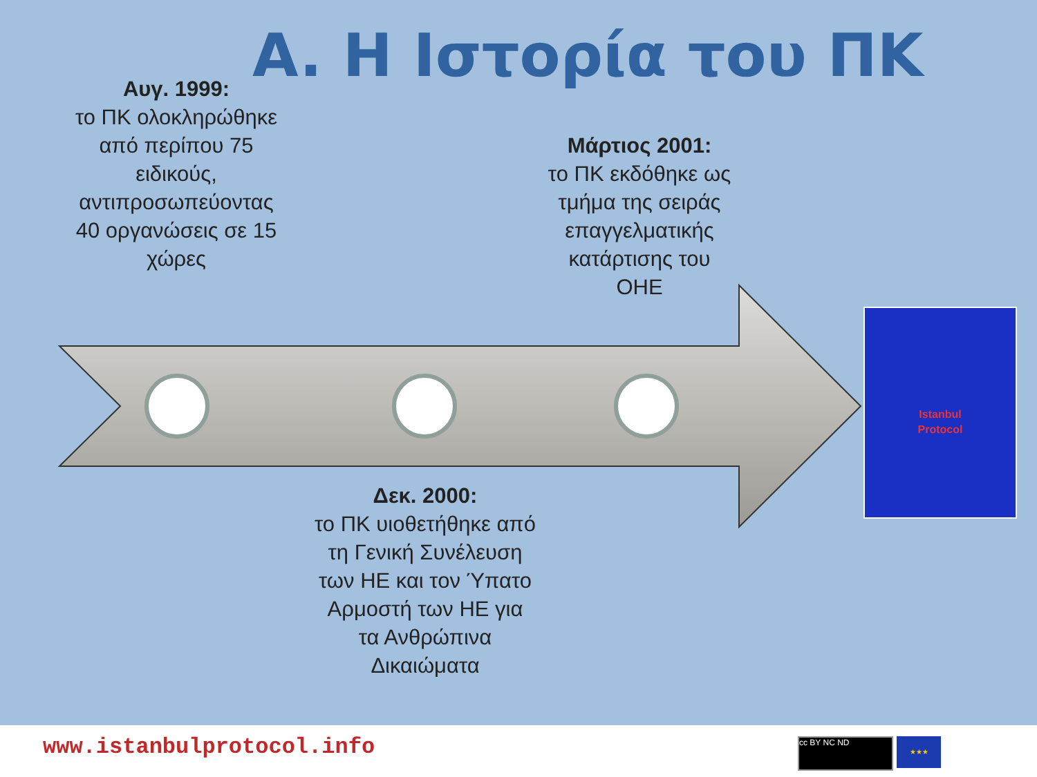Istanbul
Protocol
A. Η Ιστορία του ΠΚ
Αυγ. 1999:
το ΠΚ ολοκληρώθηκε από περίπου 75 ειδικούς, αντιπροσωπεύοντας
40 οργανώσεις σε 15 χώρες
Μάρτιος 2001:
το ΠΚ εκδόθηκε ως τμήμα της σειράς επαγγελματικής κατάρτισης του ΟΗΕ
Δεκ. 2000:
το ΠΚ υιοθετήθηκε από τη Γενική Συνέλευση των ΗΕ και τον Ύπατο Αρμοστή των ΗΕ για τα Ανθρώπινα Δικαιώματα
www.istanbulprotocol.info cc BY NC ND ★★★